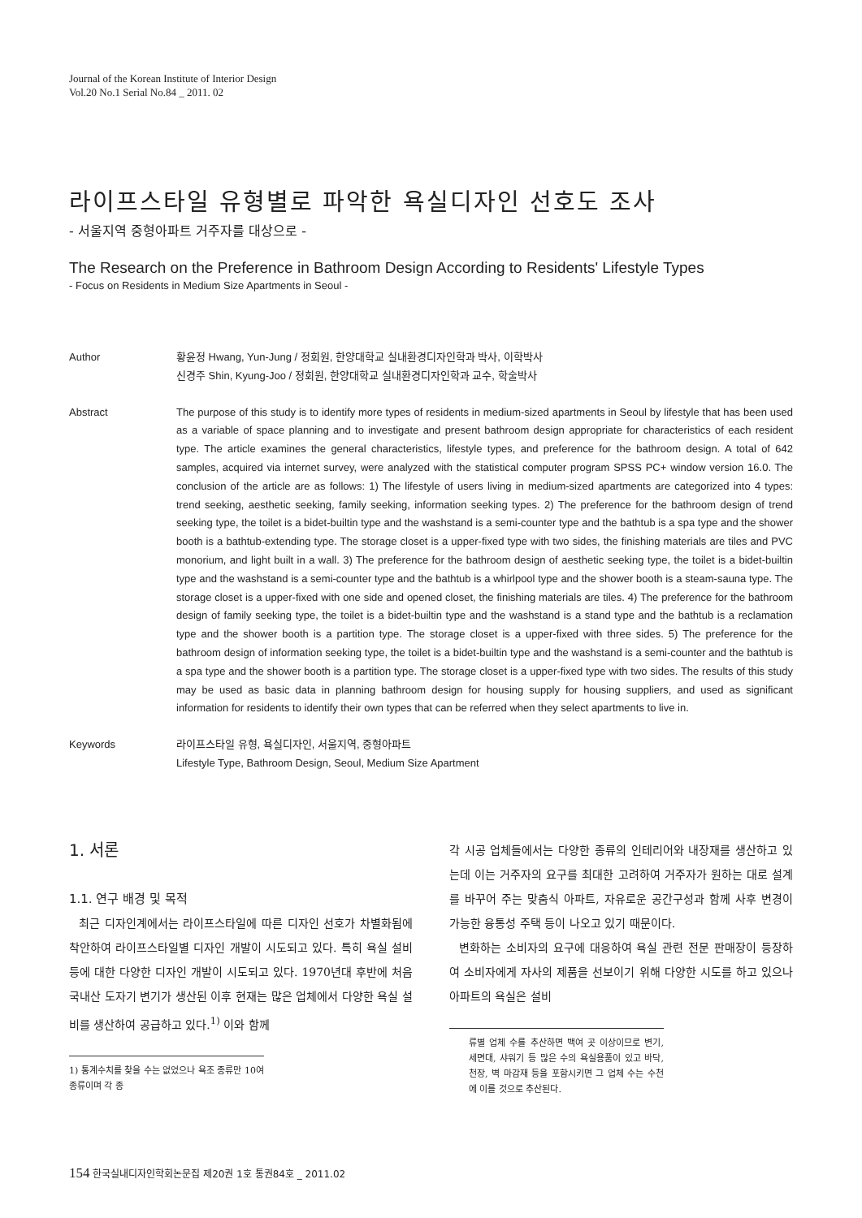Journal of the Korean Institute of Interior Design
Vol.20 No.1 Serial No.84 _ 2011. 02
라이프스타일 유형별로 파악한 욕실디자인 선호도 조사
- 서울지역 중형아파트 거주자를 대상으로 -
The Research on the Preference in Bathroom Design According to Residents' Lifestyle Types
- Focus on Residents in Medium Size Apartments in Seoul -
Author 황윤정 Hwang, Yun-Jung / 정회원, 한양대학교 실내환경디자인학과 박사, 이학박사
신경주 Shin, Kyung-Joo / 정회원, 한양대학교 실내환경디자인학과 교수, 학술박사
Abstract The purpose of this study is to identify more types of residents in medium-sized apartments in Seoul by lifestyle that has been used as a variable of space planning and to investigate and present bathroom design appropriate for characteristics of each resident type. The article examines the general characteristics, lifestyle types, and preference for the bathroom design. A total of 642 samples, acquired via internet survey, were analyzed with the statistical computer program SPSS PC+ window version 16.0. The conclusion of the article are as follows: 1) The lifestyle of users living in medium-sized apartments are categorized into 4 types: trend seeking, aesthetic seeking, family seeking, information seeking types. 2) The preference for the bathroom design of trend seeking type, the toilet is a bidet-builtin type and the washstand is a semi-counter type and the bathtub is a spa type and the shower booth is a bathtub-extending type. The storage closet is a upper-fixed type with two sides, the finishing materials are tiles and PVC monorium, and light built in a wall. 3) The preference for the bathroom design of aesthetic seeking type, the toilet is a bidet-builtin type and the washstand is a semi-counter type and the bathtub is a whirlpool type and the shower booth is a steam-sauna type. The storage closet is a upper-fixed with one side and opened closet, the finishing materials are tiles. 4) The preference for the bathroom design of family seeking type, the toilet is a bidet-builtin type and the washstand is a stand type and the bathtub is a reclamation type and the shower booth is a partition type. The storage closet is a upper-fixed with three sides. 5) The preference for the bathroom design of information seeking type, the toilet is a bidet-builtin type and the washstand is a semi-counter and the bathtub is a spa type and the shower booth is a partition type. The storage closet is a upper-fixed type with two sides. The results of this study may be used as basic data in planning bathroom design for housing supply for housing suppliers, and used as significant information for residents to identify their own types that can be referred when they select apartments to live in.
Keywords 라이프스타일 유형, 욕실디자인, 서울지역, 중형아파트
Lifestyle Type, Bathroom Design, Seoul, Medium Size Apartment
1. 서론
1.1. 연구 배경 및 목적
최근 디자인계에서는 라이프스타일에 따른 디자인 선호가 차별화됨에 착안하여 라이프스타일별 디자인 개발이 시도되고 있다. 특히 욕실 설비 등에 대한 다양한 디자인 개발이 시도되고 있다. 1970년대 후반에 처음 국내산 도자기 변기가 생산된 이후 현재는 많은 업체에서 다양한 욕실 설비를 생산하여 공급하고 있다.<sup>1)</sup> 이와 함께
1) 통계수치를 찾을 수는 없었으나 욕조 종류만 10여 종류이며 각 종
각 시공 업체들에서는 다양한 종류의 인테리어와 내장재를 생산하고 있는데 이는 거주자의 요구를 최대한 고려하여 거주자가 원하는 대로 설계를 바꾸어 주는 맞춤식 아파트, 자유로운 공간구성과 함께 사후 변경이 가능한 융통성 주택 등이 나오고 있기 때문이다.
변화하는 소비자의 요구에 대응하여 욕실 관련 전문 판매장이 등장하여 소비자에게 자사의 제품을 선보이기 위해 다양한 시도를 하고 있으나 아파트의 욕실은 설비
류별 업체 수를 추산하면 백여 곳 이상이므로 변기, 세면대, 샤워기 등 많은 수의 욕실용품이 있고 바닥, 천장, 벽 마감재 등을 포함시키면 그 업체 수는 수천에 이를 것으로 추산된다.
154 한국실내디자인학회논문집 제20권 1호 통권84호 _ 2011.02